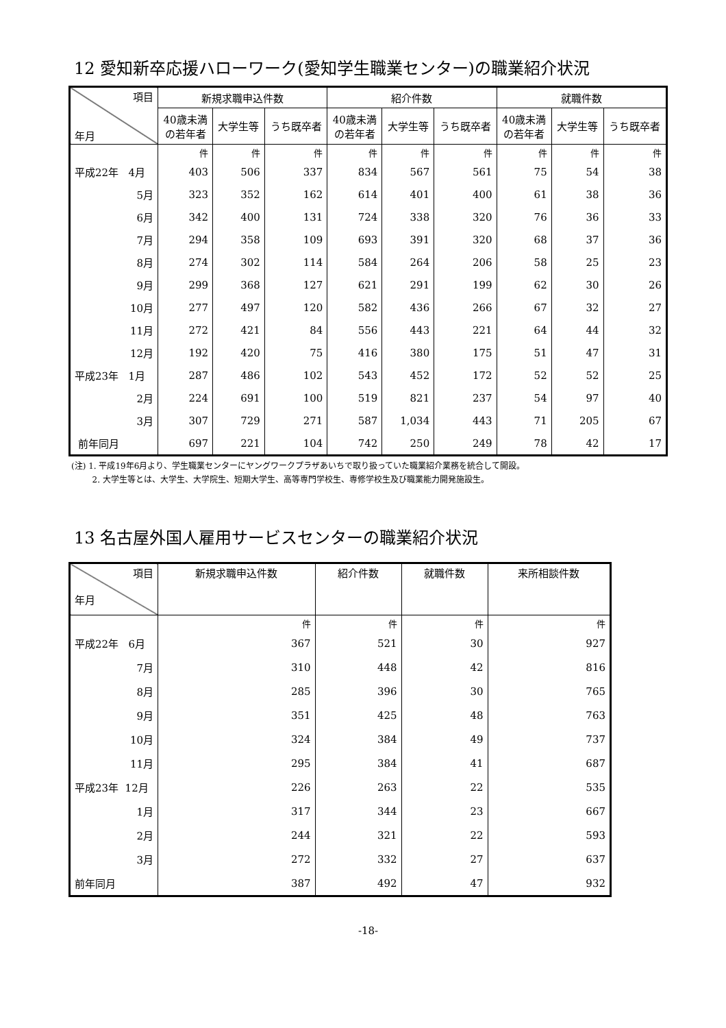12 愛知新卒応援ハローワーク(愛知学生職業センター)の職業紹介状況
| 項目 年月 | 新規求職申込件数 | | | 紹介件数 | | | 就職件数 | | |
| --- | --- | --- | --- | --- | --- | --- | --- | --- | --- |
| | 40歳未満 の若年者 | 大学生等 | うち既卒者 | 40歳未満 の若年者 | 大学生等 | うち既卒者 | 40歳未満 の若年者 | 大学生等 | うち既卒者 |
| | 件 | 件 | 件 | 件 | 件 | 件 | 件 | 件 | 件 |
| 平成22年 4月 | 403 | 506 | 337 | 834 | 567 | 561 | 75 | 54 | 38 |
| 5月 | 323 | 352 | 162 | 614 | 401 | 400 | 61 | 38 | 36 |
| 6月 | 342 | 400 | 131 | 724 | 338 | 320 | 76 | 36 | 33 |
| 7月 | 294 | 358 | 109 | 693 | 391 | 320 | 68 | 37 | 36 |
| 8月 | 274 | 302 | 114 | 584 | 264 | 206 | 58 | 25 | 23 |
| 9月 | 299 | 368 | 127 | 621 | 291 | 199 | 62 | 30 | 26 |
| 10月 | 277 | 497 | 120 | 582 | 436 | 266 | 67 | 32 | 27 |
| 11月 | 272 | 421 | 84 | 556 | 443 | 221 | 64 | 44 | 32 |
| 12月 | 192 | 420 | 75 | 416 | 380 | 175 | 51 | 47 | 31 |
| 平成23年 1月 | 287 | 486 | 102 | 543 | 452 | 172 | 52 | 52 | 25 |
| 2月 | 224 | 691 | 100 | 519 | 821 | 237 | 54 | 97 | 40 |
| 3月 | 307 | 729 | 271 | 587 | 1,034 | 443 | 71 | 205 | 67 |
| 前年同月 | 697 | 221 | 104 | 742 | 250 | 249 | 78 | 42 | 17 |
(注) 1. 平成19年6月より、学生職業センターにヤングワークプラザあいちで取り扱っていた職業紹介業務を統合して開設。
2. 大学生等とは、大学生、大学院生、短期大学生、高等専門学校生、専修学校生及び職業能力開発施設生。
13 名古屋外国人雇用サービスセンターの職業紹介状況
| 項目 年月 | 新規求職申込件数 | 紹介件数 | 就職件数 | 来所相談件数 |
| --- | --- | --- | --- | --- |
| | 件 | 件 | 件 | 件 |
| 平成22年 6月 | 367 | 521 | 30 | 927 |
| 7月 | 310 | 448 | 42 | 816 |
| 8月 | 285 | 396 | 30 | 765 |
| 9月 | 351 | 425 | 48 | 763 |
| 10月 | 324 | 384 | 49 | 737 |
| 11月 | 295 | 384 | 41 | 687 |
| 平成23年 12月 | 226 | 263 | 22 | 535 |
| 1月 | 317 | 344 | 23 | 667 |
| 2月 | 244 | 321 | 22 | 593 |
| 3月 | 272 | 332 | 27 | 637 |
| 前年同月 | 387 | 492 | 47 | 932 |
-18-